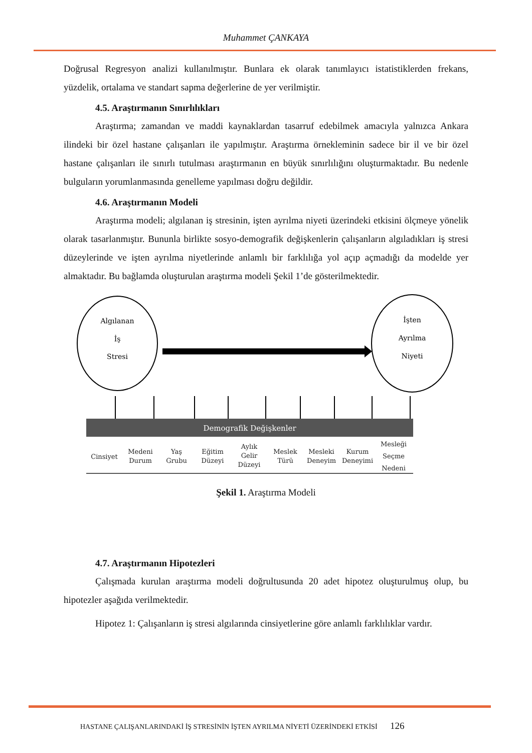Muhammet ÇANKAYA
Doğrusal Regresyon analizi kullanılmıştır. Bunlara ek olarak tanımlayıcı istatistiklerden frekans, yüzdelik, ortalama ve standart sapma değerlerine de yer verilmiştir.
4.5. Araştırmanın Sınırlılıkları
Araştırma; zamandan ve maddi kaynaklardan tasarruf edebilmek amacıyla yalnızca Ankara ilindeki bir özel hastane çalışanları ile yapılmıştır. Araştırma örnekleminin sadece bir il ve bir özel hastane çalışanları ile sınırlı tutulması araştırmanın en büyük sınırlılığını oluşturmaktadır. Bu nedenle bulguların yorumlanmasında genelleme yapılması doğru değildir.
4.6. Araştırmanın Modeli
Araştırma modeli; algılanan iş stresinin, işten ayrılma niyeti üzerindeki etkisini ölçmeye yönelik olarak tasarlanmıştır. Bununla birlikte sosyo-demografik değişkenlerin çalışanların algıladıkları iş stresi düzeylerinde ve işten ayrılma niyetlerinde anlamlı bir farklılığa yol açıp açmadığı da modelde yer almaktadır. Bu bağlamda oluşturulan araştırma modeli Şekil 1’de gösterilmektedir.
Algılanan
İş
Stresi
İşten
Ayrılma
Niyeti
Demografik Değişkenler
Cinsiyet
Medeni
Durum
Yaş
Grubu
Eğitim
Düzeyi
Aylık
Gelir
Düzeyi
Meslek
Türü
Mesleki
Deneyim
Kurum
Deneyimi
Mesleği
Seçme
Nedeni
Şekil 1. Araştırma Modeli
4.7. Araştırmanın Hipotezleri
Çalışmada kurulan araştırma modeli doğrultusunda 20 adet hipotez oluşturulmuş olup, bu hipotezler aşağıda verilmektedir.
Hipotez 1: Çalışanların iş stresi algılarında cinsiyetlerine göre anlamlı farklılıklar vardır.
HASTANE ÇALIŞANLARINDAKİ İŞ STRESİNİN İŞTEN AYRILMA NİYETİ ÜZERİNDEKİ ETKİSİ 126